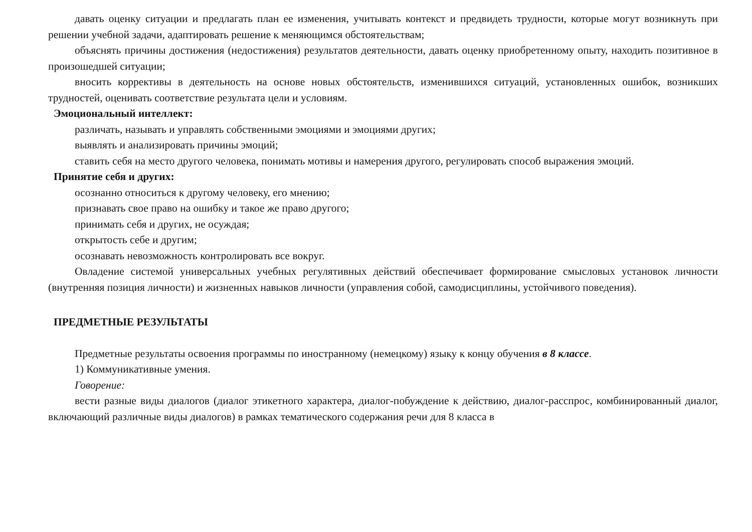давать оценку ситуации и предлагать план ее изменения, учитывать контекст и предвидеть трудности, которые могут возникнуть при решении учебной задачи, адаптировать решение к меняющимся обстоятельствам;
объяснять причины достижения (недостижения) результатов деятельности, давать оценку приобретенному опыту, находить позитивное в произошедшей ситуации;
вносить коррективы в деятельность на основе новых обстоятельств, изменившихся ситуаций, установленных ошибок, возникших трудностей, оценивать соответствие результата цели и условиям.
Эмоциональный интеллект:
различать, называть и управлять собственными эмоциями и эмоциями других;
выявлять и анализировать причины эмоций;
ставить себя на место другого человека, понимать мотивы и намерения другого, регулировать способ выражения эмоций.
Принятие себя и других:
осознанно относиться к другому человеку, его мнению;
признавать свое право на ошибку и такое же право другого;
принимать себя и других, не осуждая;
открытость себе и другим;
осознавать невозможность контролировать все вокруг.
Овладение системой универсальных учебных регулятивных действий обеспечивает формирование смысловых установок личности (внутренняя позиция личности) и жизненных навыков личности (управления собой, самодисциплины, устойчивого поведения).
ПРЕДМЕТНЫЕ РЕЗУЛЬТАТЫ
Предметные результаты освоения программы по иностранному (немецкому) языку к концу обучения в 8 классе.
1) Коммуникативные умения.
Говорение:
вести разные виды диалогов (диалог этикетного характера, диалог-побуждение к действию, диалог-расспрос, комбинированный диалог, включающий различные виды диалогов) в рамках тематического содержания речи для 8 класса в